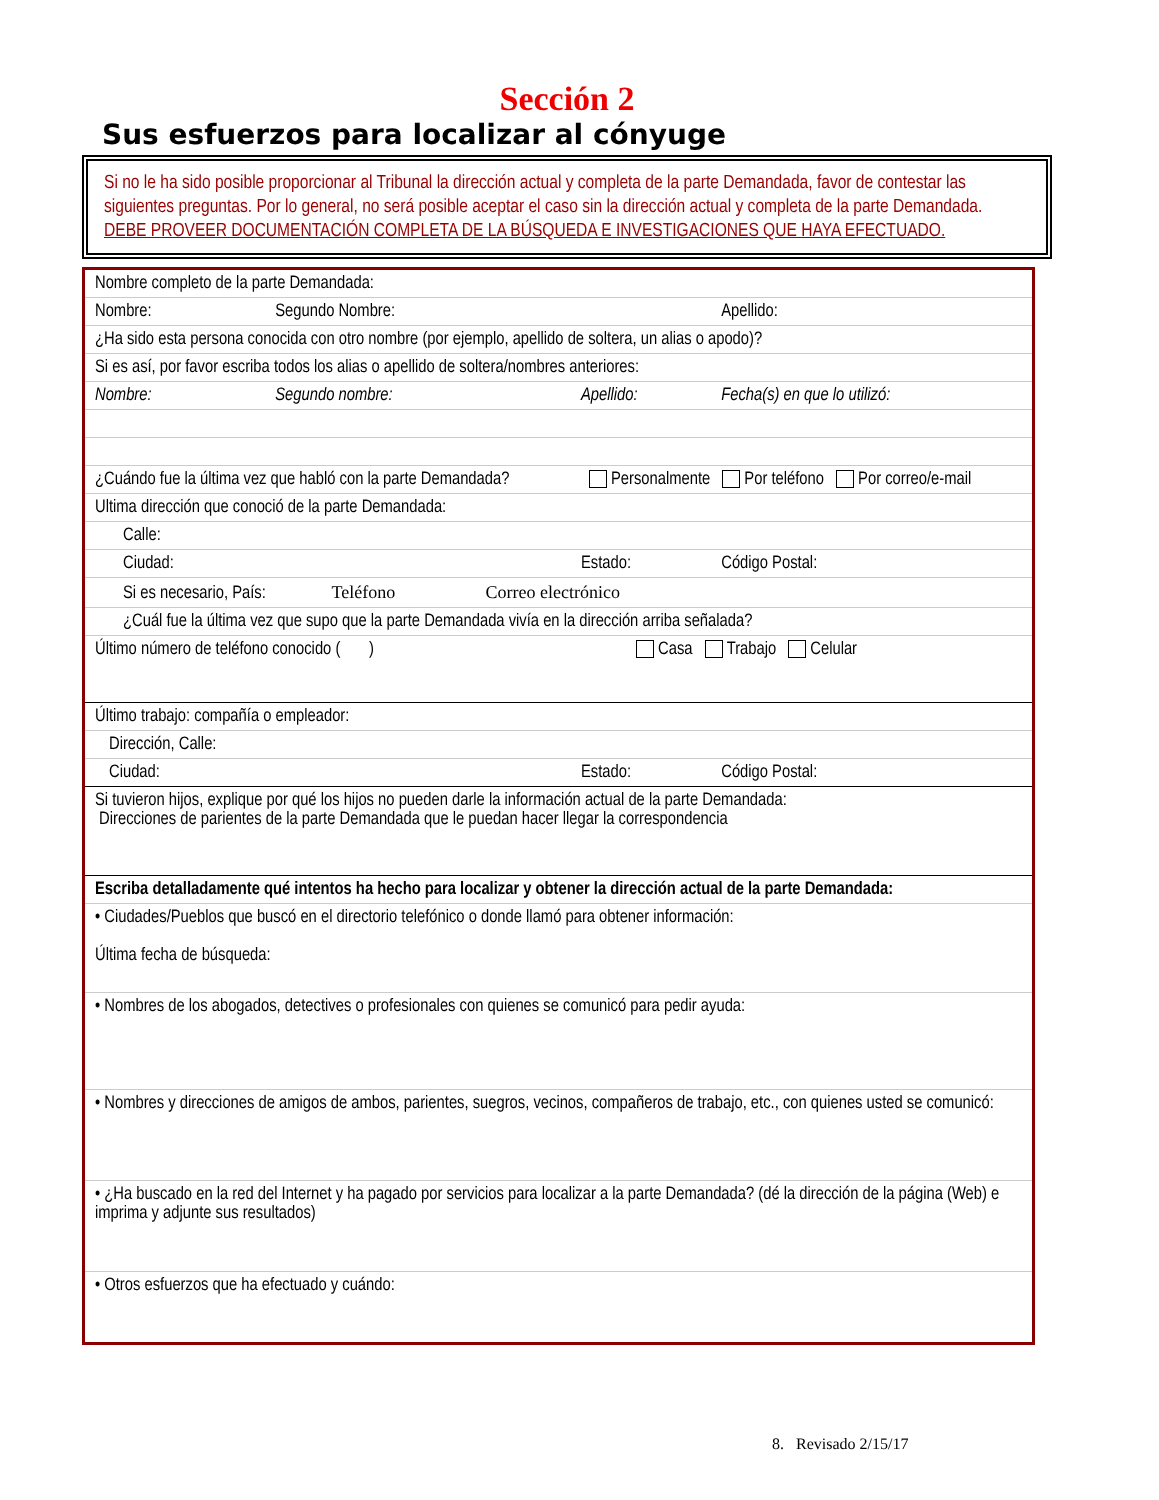Sección 2
Sus esfuerzos para localizar al cónyuge
Si no le ha sido posible proporcionar al Tribunal la dirección actual y completa de la parte Demandada, favor de contestar las siguientes preguntas. Por lo general, no será posible aceptar el caso sin la dirección actual y completa de la parte Demandada.
DEBE PROVEER DOCUMENTACIÓN COMPLETA DE LA BÚSQUEDA E INVESTIGACIONES QUE HAYA EFECTUADO.
| Nombre completo de la parte Demandada: | | | |
| Nombre: | Segundo Nombre: | | Apellido: |
| ¿Ha sido esta persona conocida con otro nombre (por ejemplo, apellido de soltera, un alias o apodo)? | | | |
| Si es así, por favor escriba todos los alias o apellido de soltera/nombres anteriores: | | | |
| Nombre: | Segundo nombre: | Apellido: | Fecha(s) en que lo utilizó: |
| ¿Cuándo fue la última vez que habló con la parte Demandada? | | Personalmente Por teléfono Por correo/e-mail | |
| Ultima dirección que conoció de la parte Demandada: | | | |
| Calle: | | | |
| Ciudad: | | Estado: | Código Postal: |
| Si es necesario, País: Teléfono Correo electrónico | | | |
| ¿Cuál fue la última vez que supo que la parte Demandada vivía en la dirección arriba señalada? | | | |
| Último número de teléfono conocido ( ) Casa Trabajo Celular | | | |
| Último trabajo: compañía o empleador: | | | |
| Dirección, Calle: | | | |
| Ciudad: | | Estado: | Código Postal: |
| Si tuvieron hijos, explique por qué los hijos no pueden darle la información actual de la parte Demandada: Direcciones de parientes de la parte Demandada que le puedan hacer llegar la correspondencia | | | |
| Escriba detalladamente qué intentos ha hecho para localizar y obtener la dirección actual de la parte Demandada: | | | |
| • Ciudades/Pueblos que buscó en el directorio telefónico o donde llamó para obtener información: Última fecha de búsqueda: | | | |
| • Nombres de los abogados, detectives o profesionales con quienes se comunicó para pedir ayuda: | | | |
| • Nombres y direcciones de amigos de ambos, parientes, suegros, vecinos, compañeros de trabajo, etc., con quienes usted se comunicó: | | | |
| • ¿Ha buscado en la red del Internet y ha pagado por servicios para localizar a la parte Demandada? (dé la dirección de la página (Web) e imprima y adjunte sus resultados) | | | |
| • Otros esfuerzos que ha efectuado y cuándo: | | | |
8. Revisado 2/15/17